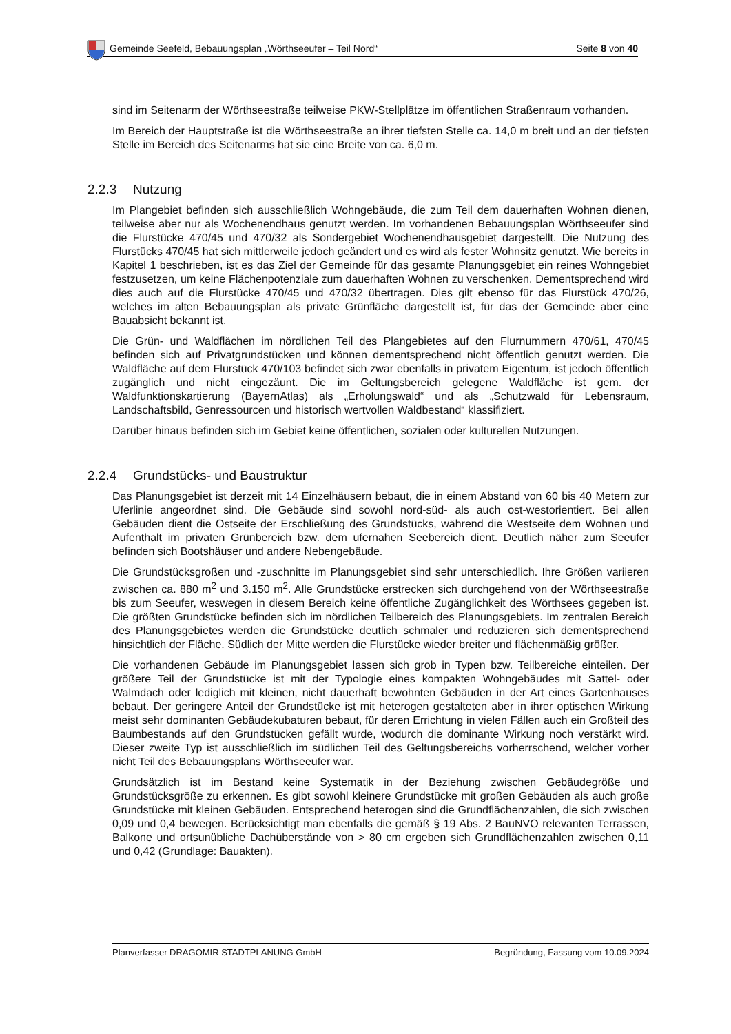Gemeinde Seefeld, Bebauungsplan „Wörthseeufer – Teil Nord“
Seite 8 von 40
sind im Seitenarm der Wörthseestraße teilweise PKW-Stellplätze im öffentlichen Straßenraum vorhanden.
Im Bereich der Hauptstraße ist die Wörthseestraße an ihrer tiefsten Stelle ca. 14,0 m breit und an der tiefsten Stelle im Bereich des Seitenarms hat sie eine Breite von ca. 6,0 m.
2.2.3 Nutzung
Im Plangebiet befinden sich ausschließlich Wohngebäude, die zum Teil dem dauerhaften Wohnen dienen, teilweise aber nur als Wochenendhaus genutzt werden. Im vorhandenen Bebauungsplan Wörthseeufer sind die Flurstücke 470/45 und 470/32 als Sondergebiet Wochenendhausgebiet dargestellt. Die Nutzung des Flurstücks 470/45 hat sich mittlerweile jedoch geändert und es wird als fester Wohnsitz genutzt. Wie bereits in Kapitel 1 beschrieben, ist es das Ziel der Gemeinde für das gesamte Planungsgebiet ein reines Wohngebiet festzusetzen, um keine Flächenpotenziale zum dauerhaften Wohnen zu verschenken. Dementsprechend wird dies auch auf die Flurstücke 470/45 und 470/32 übertragen. Dies gilt ebenso für das Flurstück 470/26, welches im alten Bebauungsplan als private Grünfläche dargestellt ist, für das der Gemeinde aber eine Bauabsicht bekannt ist.
Die Grün- und Waldflächen im nördlichen Teil des Plangebietes auf den Flurnummern 470/61, 470/45 befinden sich auf Privatgrundstücken und können dementsprechend nicht öffentlich genutzt werden. Die Waldfläche auf dem Flurstück 470/103 befindet sich zwar ebenfalls in privatem Eigentum, ist jedoch öffentlich zugänglich und nicht eingezäunt. Die im Geltungsbereich gelegene Waldfläche ist gem. der Waldfunktionskartierung (BayernAtlas) als „Erholungswald“ und als „Schutzwald für Lebensraum, Landschaftsbild, Genressourcen und historisch wertvollen Waldbestand“ klassifiziert.
Darüber hinaus befinden sich im Gebiet keine öffentlichen, sozialen oder kulturellen Nutzungen.
2.2.4 Grundstücks- und Baustruktur
Das Planungsgebiet ist derzeit mit 14 Einzelhäusern bebaut, die in einem Abstand von 60 bis 40 Metern zur Uferlinie angeordnet sind. Die Gebäude sind sowohl nord-süd- als auch ost-westorientiert. Bei allen Gebäuden dient die Ostseite der Erschließung des Grundstücks, während die Westseite dem Wohnen und Aufenthalt im privaten Grünbereich bzw. dem ufernahen Seebereich dient. Deutlich näher zum Seeufer befinden sich Bootshäuser und andere Nebengebäude.
Die Grundstücksgroßen und -zuschnitte im Planungsgebiet sind sehr unterschiedlich. Ihre Größen variieren zwischen ca. 880 m<sup>2</sup> und 3.150 m<sup>2</sup>. Alle Grundstücke erstrecken sich durchgehend von der Wörthseestraße bis zum Seeufer, weswegen in diesem Bereich keine öffentliche Zugänglichkeit des Wörthsees gegeben ist. Die größten Grundstücke befinden sich im nördlichen Teilbereich des Planungsgebiets. Im zentralen Bereich des Planungsgebietes werden die Grundstücke deutlich schmaler und reduzieren sich dementsprechend hinsichtlich der Fläche. Südlich der Mitte werden die Flurstücke wieder breiter und flächenmäßig größer.
Die vorhandenen Gebäude im Planungsgebiet lassen sich grob in Typen bzw. Teilbereiche einteilen. Der größere Teil der Grundstücke ist mit der Typologie eines kompakten Wohngebäudes mit Sattel- oder Walmdach oder lediglich mit kleinen, nicht dauerhaft bewohnten Gebäuden in der Art eines Gartenhauses bebaut. Der geringere Anteil der Grundstücke ist mit heterogen gestalteten aber in ihrer optischen Wirkung meist sehr dominanten Gebäudekubaturen bebaut, für deren Errichtung in vielen Fällen auch ein Großteil des Baumbestands auf den Grundstücken gefällt wurde, wodurch die dominante Wirkung noch verstärkt wird. Dieser zweite Typ ist ausschließlich im südlichen Teil des Geltungsbereichs vorherrschend, welcher vorher nicht Teil des Bebauungsplans Wörthseeufer war.
Grundsätzlich ist im Bestand keine Systematik in der Beziehung zwischen Gebäudegröße und Grundstücksgröße zu erkennen. Es gibt sowohl kleinere Grundstücke mit großen Gebäuden als auch große Grundstücke mit kleinen Gebäuden. Entsprechend heterogen sind die Grundflächenzahlen, die sich zwischen 0,09 und 0,4 bewegen. Berücksichtigt man ebenfalls die gemäß § 19 Abs. 2 BauNVO relevanten Terrassen, Balkone und ortsunübliche Dachüberstände von > 80 cm ergeben sich Grundflächenzahlen zwischen 0,11 und 0,42 (Grundlage: Bauakten).
Planverfasser DRAGOMIR STADTPLANUNG GmbH Begründung, Fassung vom 10.09.2024